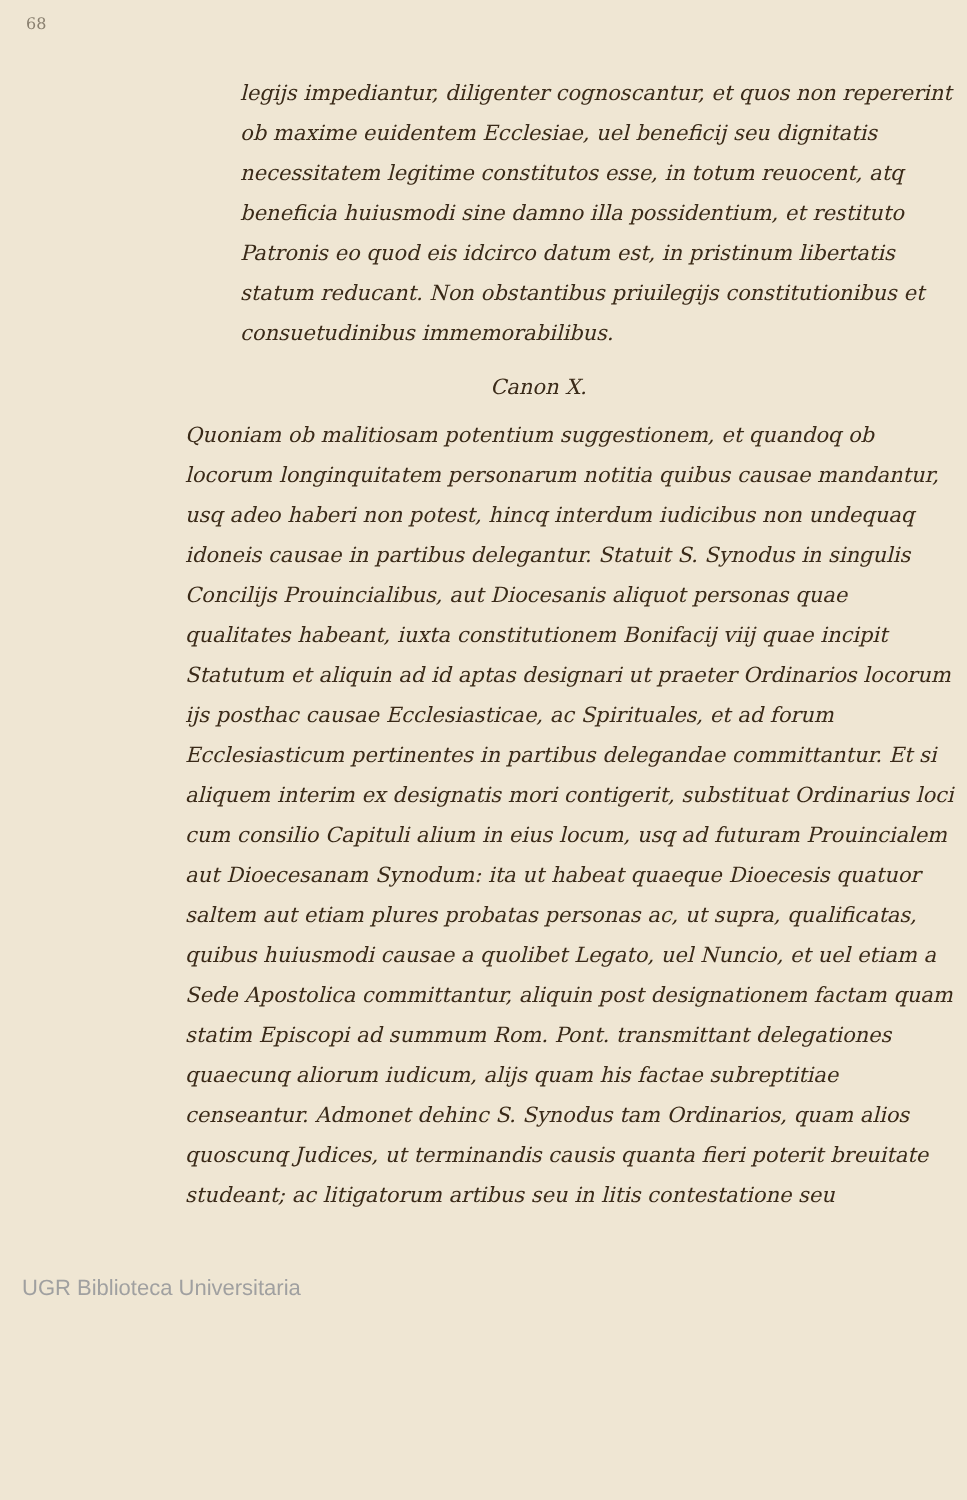68
legijs impediantur, diligenter cognoscantur, et quos non repererint ob maxime euidentem Ecclesiae, uel beneficij seu dignitatis necessitatem legitime constitutos esse, in totum reuocent, atq beneficia huiusmodi sine damno illa possidentium, et restituto Patronis eo quod eis idcirco datum est, in pristinum libertatis statum reducant. Non obstantibus priuilegijs constitutionibus et consuetudinibus immemorabilibus.
Canon X.
Quoniam ob malitiosam potentium suggestionem, et quandoq ob locorum longinquitatem personarum notitia quibus causae mandantur, usq adeo haberi non potest, hincq interdum iudicibus non undequaq idoneis causae in partibus delegantur. Statuit S. Synodus in singulis Concilijs Prouincialibus, aut Diocesanis aliquot personas quae qualitates habeant, iuxta constitutionem Bonifacij viij quae incipit Statutum et aliquin ad id aptas designari ut praeter Ordinarios locorum ijs posthac causae Ecclesiasticae, ac Spirituales, et ad forum Ecclesiasticum pertinentes in partibus delegandae committantur. Et si aliquem interim ex designatis mori contigerit, substituat Ordinarius loci cum consilio Capituli alium in eius locum, usq ad futuram Prouincialem aut Dioecesanam Synodum: ita ut habeat quaeque Dioecesis quatuor saltem aut etiam plures probatas personas ac, ut supra, qualificatas, quibus huiusmodi causae a quolibet Legato, uel Nuncio, et uel etiam a Sede Apostolica committantur, aliquin post designationem factam quam statim Episcopi ad summum Rom. Pont. transmittant delegationes quaecunq aliorum iudicum, alijs quam his factae subreptitiae censeantur. Admonet dehinc S. Synodus tam Ordinarios, quam alios quoscunq Judices, ut terminandis causis quanta fieri poterit breuitate studeant; ac litigatorum artibus seu in litis contestatione seu
UGR Biblioteca Universitaria